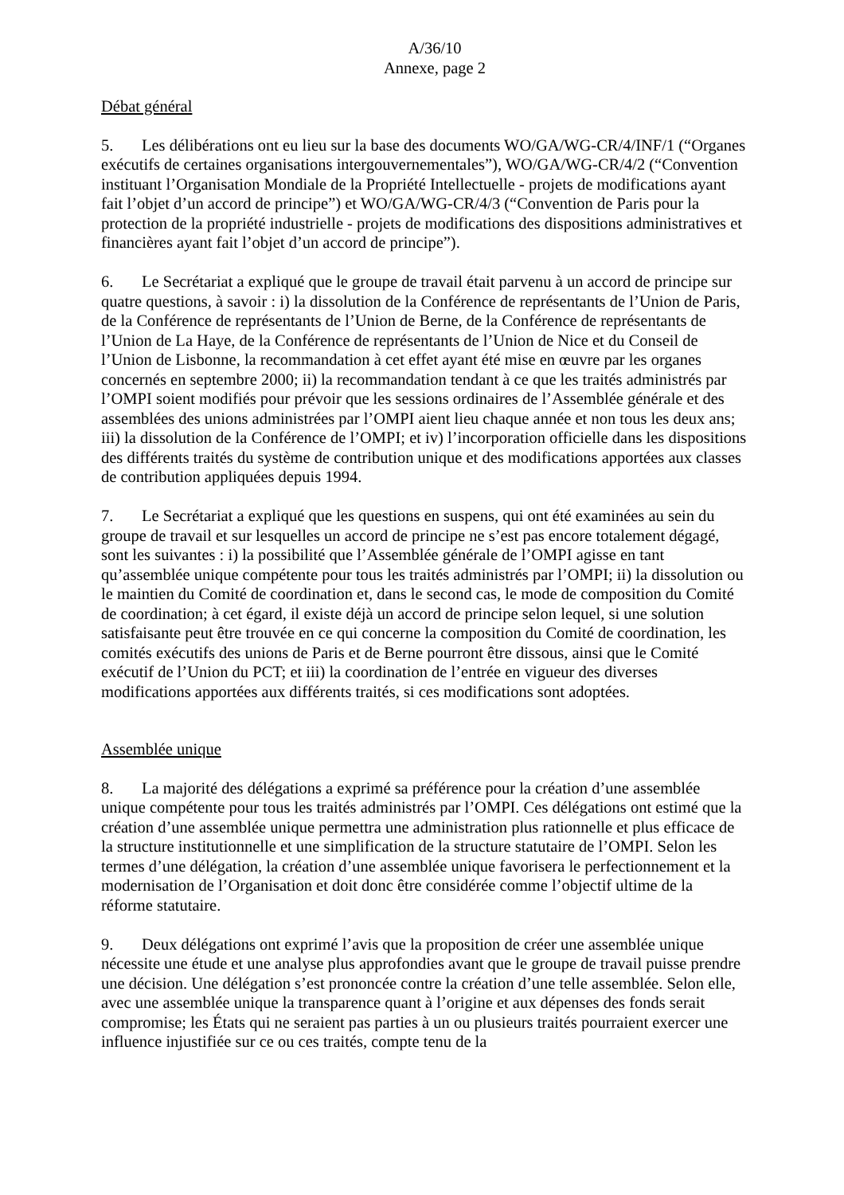A/36/10
Annexe, page 2
Débat général
5. Les délibérations ont eu lieu sur la base des documents WO/GA/WG-CR/4/INF/1 (“Organes exécutifs de certaines organisations intergouvernementales”), WO/GA/WG-CR/4/2 (“Convention instituant l’Organisation Mondiale de la Propriété Intellectuelle - projets de modifications ayant fait l’objet d’un accord de principe”) et WO/GA/WG-CR/4/3 (“Convention de Paris pour la protection de la propriété industrielle - projets de modifications des dispositions administratives et financières ayant fait l’objet d’un accord de principe”).
6. Le Secrétariat a expliqué que le groupe de travail était parvenu à un accord de principe sur quatre questions, à savoir : i) la dissolution de la Conférence de représentants de l’Union de Paris, de la Conférence de représentants de l’Union de Berne, de la Conférence de représentants de l’Union de La Haye, de la Conférence de représentants de l’Union de Nice et du Conseil de l’Union de Lisbonne, la recommandation à cet effet ayant été mise en œuvre par les organes concernés en septembre 2000; ii) la recommandation tendant à ce que les traités administrés par l’OMPI soient modifiés pour prévoir que les sessions ordinaires de l’Assemblée générale et des assemblées des unions administrées par l’OMPI aient lieu chaque année et non tous les deux ans; iii) la dissolution de la Conférence de l’OMPI; et iv) l’incorporation officielle dans les dispositions des différents traités du système de contribution unique et des modifications apportées aux classes de contribution appliquées depuis 1994.
7. Le Secrétariat a expliqué que les questions en suspens, qui ont été examinées au sein du groupe de travail et sur lesquelles un accord de principe ne s’est pas encore totalement dégagé, sont les suivantes : i) la possibilité que l’Assemblée générale de l’OMPI agisse en tant qu’assemblée unique compétente pour tous les traités administrés par l’OMPI; ii) la dissolution ou le maintien du Comité de coordination et, dans le second cas, le mode de composition du Comité de coordination; à cet égard, il existe déjà un accord de principe selon lequel, si une solution satisfaisante peut être trouvée en ce qui concerne la composition du Comité de coordination, les comités exécutifs des unions de Paris et de Berne pourront être dissous, ainsi que le Comité exécutif de l’Union du PCT; et iii) la coordination de l’entrée en vigueur des diverses modifications apportées aux différents traités, si ces modifications sont adoptées.
Assemblée unique
8. La majorité des délégations a exprimé sa préférence pour la création d’une assemblée unique compétente pour tous les traités administrés par l’OMPI. Ces délégations ont estimé que la création d’une assemblée unique permettra une administration plus rationnelle et plus efficace de la structure institutionnelle et une simplification de la structure statutaire de l’OMPI. Selon les termes d’une délégation, la création d’une assemblée unique favorisera le perfectionnement et la modernisation de l’Organisation et doit donc être considérée comme l’objectif ultime de la réforme statutaire.
9. Deux délégations ont exprimé l’avis que la proposition de créer une assemblée unique nécessite une étude et une analyse plus approfondies avant que le groupe de travail puisse prendre une décision. Une délégation s’est prononcée contre la création d’une telle assemblée. Selon elle, avec une assemblée unique la transparence quant à l’origine et aux dépenses des fonds serait compromise; les États qui ne seraient pas parties à un ou plusieurs traités pourraient exercer une influence injustifiée sur ce ou ces traités, compte tenu de la